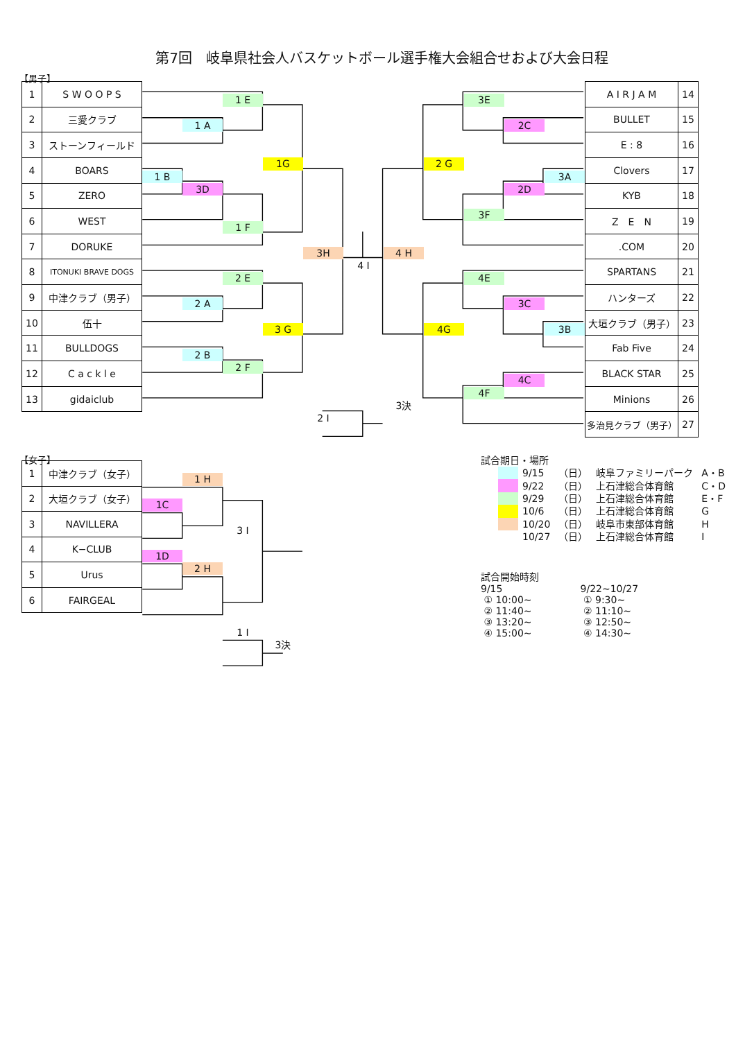第7回　岐阜県社会人バスケットボール選手権大会組合せおよび大会日程
【男子】
| 1 | S W O O P S |
| 2 | 三愛クラブ |
| 3 | ストーンフィールド |
| 4 | BOARS |
| 5 | ZERO |
| 6 | WEST |
| 7 | DORUKE |
| 8 | ITONUKI BRAVE DOGS |
| 9 | 中津クラブ（男子） |
| 10 | 伍十 |
| 11 | BULLDOGS |
| 12 | C a c k l e |
| 13 | gidaiclub |
1 E
1 A
1G
1 B
3D
1 F
3H
4 I
4 H
2 E
2 A
3 G
2 B
2 F
3決
2 I
| A I R J A M | 14 |
| BULLET | 15 |
| E : 8 | 16 |
| Clovers | 17 |
| KYB | 18 |
| Z E N | 19 |
| .COM | 20 |
| SPARTANS | 21 |
| ハンターズ | 22 |
| 大垣クラブ（男子） | 23 |
| Fab Five | 24 |
| BLACK STAR | 25 |
| Minions | 26 |
| 多治見クラブ（男子） | 27 |
3E
2C
2 G
3A
2D
3F
4E
3C
4G
3B
4C
4F
【女子】
| 1 | 中津クラブ（女子） |
| 2 | 大垣クラブ（女子） |
| 3 | NAVILLERA |
| 4 | K−CLUB |
| 5 | Urus |
| 6 | FAIRGEAL |
1 H
1C
3 I
1D
2 H
1 I
3決
試合期日・場所
| | 9/15 | （日） | 岐阜ファミリーパーク | A・B |
| | 9/22 | （日） | 上石津総合体育館 | C・D |
| | 9/29 | （日） | 上石津総合体育館 | E・F |
| | 10/6 | （日） | 上石津総合体育館 | G |
| | 10/20 | （日） | 岐阜市東部体育館 | H |
| | 10/27 | （日） | 上石津総合体育館 | I |
試合開始時刻
9/15
① 10:00~
② 11:40~
③ 13:20~
④ 15:00~
9/22~10/27
① 9:30~
② 11:10~
③ 12:50~
④ 14:30~